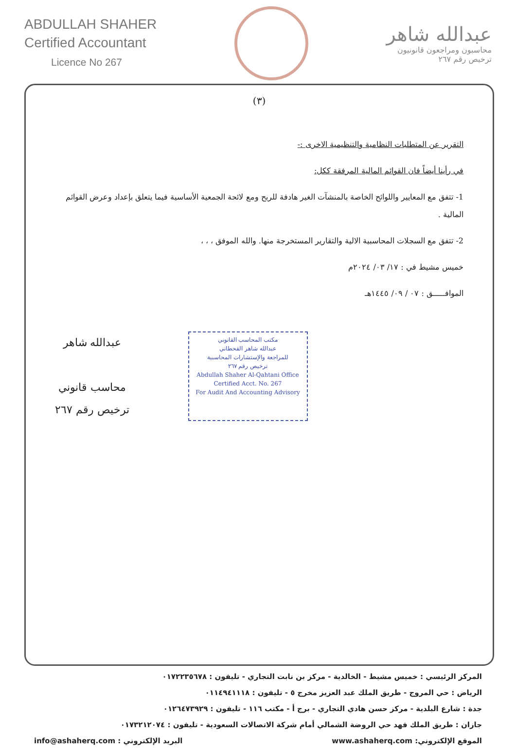ABDULLAH SHAHER
Certified Accountant
Licence No 267
عبدالله شاهر
محاسبون ومراجعون قانونيون
ترخيص رقم ٢٦٧
(٣)
التقرير عن المتطلبات النظامية والتنظيمية الاخرى :-
في رأينا أيضاً فان القوائم المالية المرفقة ككل:
1- تتفق مع المعايير واللوائح الخاصة بالمنشآت الغير هادفة للربح ومع لائحة الجمعية الأساسية فيما يتعلق بإعداد وعرض القوائم المالية .
2- تتفق مع السجلات المحاسبية الالية والتقارير المستخرجة منها. والله الموفق ، ، ،
خميس مشيط في : ١٧/ ٠٣/ ٢٠٢٤م
الموافـــــق : ٠٧ / ٠٩/ ١٤٤٥هـ
عبدالله شاهر
محاسب قانوني
ترخيص رقم ٢٦٧
مكتب المحاسب القانوني
عبدالله شاهر القحطاني
للمراجعة والإستشارات المحاسبية
ترخيص رقم ٢٦٧
Abdullah Shaher Al-Qahtani Office
Certified Acct. No. 267
For Audit And Accounting Advisory
المركز الرئيسي : خميس مشيط - الخالدية - مركز بن نابت التجاري - تليفون : ٠١٧٢٢٣٥٦٧٨
الرياض : حي المروج - طريق الملك عبد العزيز مخرج ٥ - تليفون : ٠١١٤٩٤١١١٨
جدة : شارع البلدية - مركز حسن هادي التجاري - برج أ - مكتب ١١٦ - تليفون : ٠١٢٦٤٧٣٩٢٩
جازان : طريق الملك فهد حي الروضة الشمالي أمام شركة الاتصالات السعودية - تليفون : ٠١٧٣٢١٢٠٧٤
الموقع الإلكتروني: www.ashaherq.com البريد الإلكتروني : info@ashaherq.com